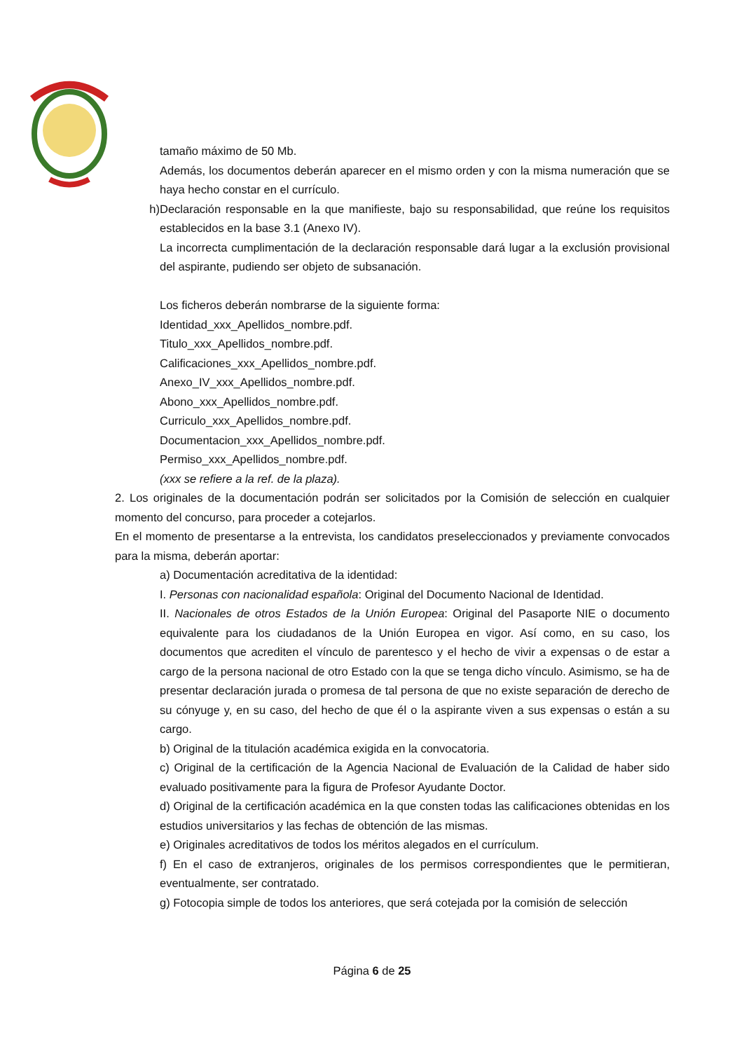tamaño máximo de 50 Mb.
Además, los documentos deberán aparecer en el mismo orden y con la misma numeración que se haya hecho constar en el currículo.
h) Declaración responsable en la que manifieste, bajo su responsabilidad, que reúne los requisitos establecidos en la base 3.1 (Anexo IV).
La incorrecta cumplimentación de la declaración responsable dará lugar a la exclusión provisional del aspirante, pudiendo ser objeto de subsanación.
Los ficheros deberán nombrarse de la siguiente forma:
Identidad_xxx_Apellidos_nombre.pdf.
Titulo_xxx_Apellidos_nombre.pdf.
Calificaciones_xxx_Apellidos_nombre.pdf.
Anexo_IV_xxx_Apellidos_nombre.pdf.
Abono_xxx_Apellidos_nombre.pdf.
Curriculo_xxx_Apellidos_nombre.pdf.
Documentacion_xxx_Apellidos_nombre.pdf.
Permiso_xxx_Apellidos_nombre.pdf.
(xxx se refiere a la ref. de la plaza).
2. Los originales de la documentación podrán ser solicitados por la Comisión de selección en cualquier momento del concurso, para proceder a cotejarlos.
En el momento de presentarse a la entrevista, los candidatos preseleccionados y previamente convocados para la misma, deberán aportar:
a) Documentación acreditativa de la identidad:
I. Personas con nacionalidad española: Original del Documento Nacional de Identidad.
II. Nacionales de otros Estados de la Unión Europea: Original del Pasaporte NIE o documento equivalente para los ciudadanos de la Unión Europea en vigor. Así como, en su caso, los documentos que acrediten el vínculo de parentesco y el hecho de vivir a expensas o de estar a cargo de la persona nacional de otro Estado con la que se tenga dicho vínculo. Asimismo, se ha de presentar declaración jurada o promesa de tal persona de que no existe separación de derecho de su cónyuge y, en su caso, del hecho de que él o la aspirante viven a sus expensas o están a su cargo.
b) Original de la titulación académica exigida en la convocatoria.
c) Original de la certificación de la Agencia Nacional de Evaluación de la Calidad de haber sido evaluado positivamente para la figura de Profesor Ayudante Doctor.
d) Original de la certificación académica en la que consten todas las calificaciones obtenidas en los estudios universitarios y las fechas de obtención de las mismas.
e) Originales acreditativos de todos los méritos alegados en el currículum.
f) En el caso de extranjeros, originales de los permisos correspondientes que le permitieran, eventualmente, ser contratado.
g) Fotocopia simple de todos los anteriores, que será cotejada por la comisión de selección
Página 6 de 25